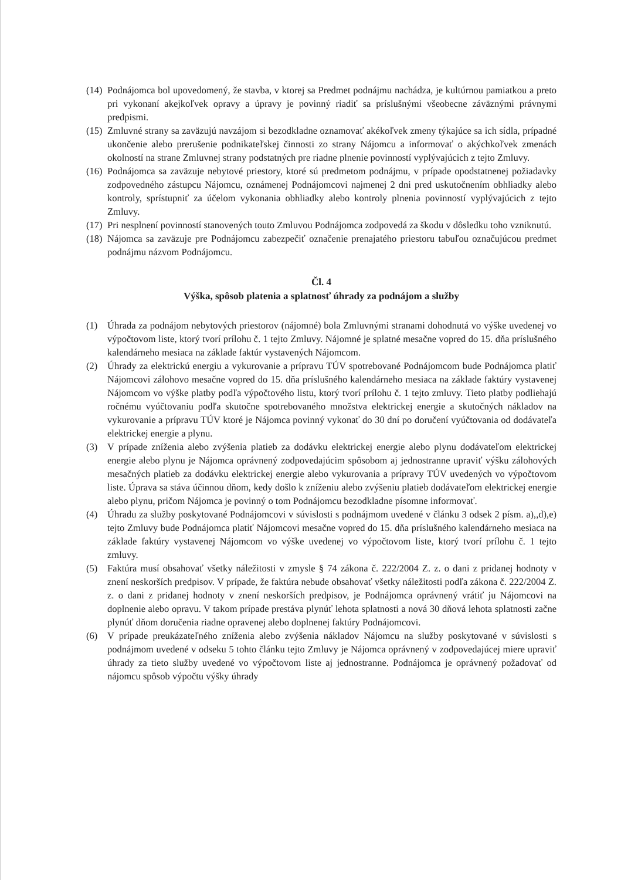(14)
Podnájomca bol upovedomený, že stavba, v ktorej sa Predmet podnájmu nachádza, je kultúrnou pamiatkou a preto pri vykonaní akejkoľvek opravy a úpravy je povinný riadiť sa príslušnými všeobecne záväznými právnymi predpismi.
(15)
Zmluvné strany sa zaväzujú navzájom si bezodkladne oznamovať akékoľvek zmeny týkajúce sa ich sídla, prípadné ukončenie alebo prerušenie podnikateľskej činnosti zo strany Nájomcu a informovať o akýchkoľvek zmenách okolností na strane Zmluvnej strany podstatných pre riadne plnenie povinností vyplývajúcich z tejto Zmluvy.
(16)
Podnájomca sa zaväzuje nebytové priestory, ktoré sú predmetom podnájmu, v prípade opodstatnenej požiadavky zodpovedného zástupcu Nájomcu, oznámenej Podnájomcovi najmenej 2 dni pred uskutočnením obhliadky alebo kontroly, sprístupniť za účelom vykonania obhliadky alebo kontroly plnenia povinností vyplývajúcich z tejto Zmluvy.
(17)
Pri nesplnení povinností stanovených touto Zmluvou Podnájomca zodpovedá za škodu v dôsledku toho vzniknutú.
(18)
Nájomca sa zaväzuje pre Podnájomcu zabezpečiť označenie prenajatého priestoru tabuľou označujúcou predmet podnájmu názvom Podnájomcu.
Čl. 4
Výška, spôsob platenia a splatnosť úhrady za podnájom a služby
(1) Úhrada za podnájom nebytových priestorov (nájomné) bola Zmluvnými stranami dohodnutá vo výške uvedenej vo výpočtovom liste, ktorý tvorí prílohu č. 1 tejto Zmluvy. Nájomné je splatné mesačne vopred do 15. dňa príslušného kalendárneho mesiaca na základe faktúr vystavených Nájomcom.
(2) Úhrady za elektrickú energiu a vykurovanie a prípravu TÚV spotrebované Podnájomcom bude Podnájomca platiť Nájomcovi zálohovo mesačne vopred do 15. dňa príslušného kalendárneho mesiaca na základe faktúry vystavenej Nájomcom vo výške platby podľa výpočtového listu, ktorý tvorí prílohu č. 1 tejto zmluvy. Tieto platby podliehajú ročnému vyúčtovaniu podľa skutočne spotrebovaného množstva elektrickej energie a skutočných nákladov na vykurovanie a prípravu TÚV ktoré je Nájomca povinný vykonať do 30 dní po doručení vyúčtovania od dodávateľa elektrickej energie a plynu.
(3) V prípade zníženia alebo zvýšenia platieb za dodávku elektrickej energie alebo plynu dodávateľom elektrickej energie alebo plynu je Nájomca oprávnený zodpovedajúcim spôsobom aj jednostranne upraviť výšku zálohových mesačných platieb za dodávku elektrickej energie alebo vykurovania a prípravy TÚV uvedených vo výpočtovom liste. Úprava sa stáva účinnou dňom, kedy došlo k zníženiu alebo zvýšeniu platieb dodávateľom elektrickej energie alebo plynu, pričom Nájomca je povinný o tom Podnájomcu bezodkladne písomne informovať.
(4) Úhradu za služby poskytované Podnájomcovi v súvislosti s podnájmom uvedené v článku 3 odsek 2 písm. a),,d),e) tejto Zmluvy bude Podnájomca platiť Nájomcovi mesačne vopred do 15. dňa príslušného kalendárneho mesiaca na základe faktúry vystavenej Nájomcom vo výške uvedenej vo výpočtovom liste, ktorý tvorí prílohu č. 1 tejto zmluvy.
(5) Faktúra musí obsahovať všetky náležitosti v zmysle § 74 zákona č. 222/2004 Z. z. o dani z pridanej hodnoty v znení neskorších predpisov. V prípade, že faktúra nebude obsahovať všetky náležitosti podľa zákona č. 222/2004 Z. z. o dani z pridanej hodnoty v znení neskorších predpisov, je Podnájomca oprávnený vrátiť ju Nájomcovi na doplnenie alebo opravu. V takom prípade prestáva plynúť lehota splatnosti a nová 30 dňová lehota splatnosti začne plynúť dňom doručenia riadne opravenej alebo doplnenej faktúry Podnájomcovi.
(6) V prípade preukázateľného zníženia alebo zvýšenia nákladov Nájomcu na služby poskytované v súvislosti s podnájmom uvedené v odseku 5 tohto článku tejto Zmluvy je Nájomca oprávnený v zodpovedajúcej miere upraviť úhrady za tieto služby uvedené vo výpočtovom liste aj jednostranne. Podnájomca je oprávnený požadovať od nájomcu spôsob výpočtu výšky úhrady